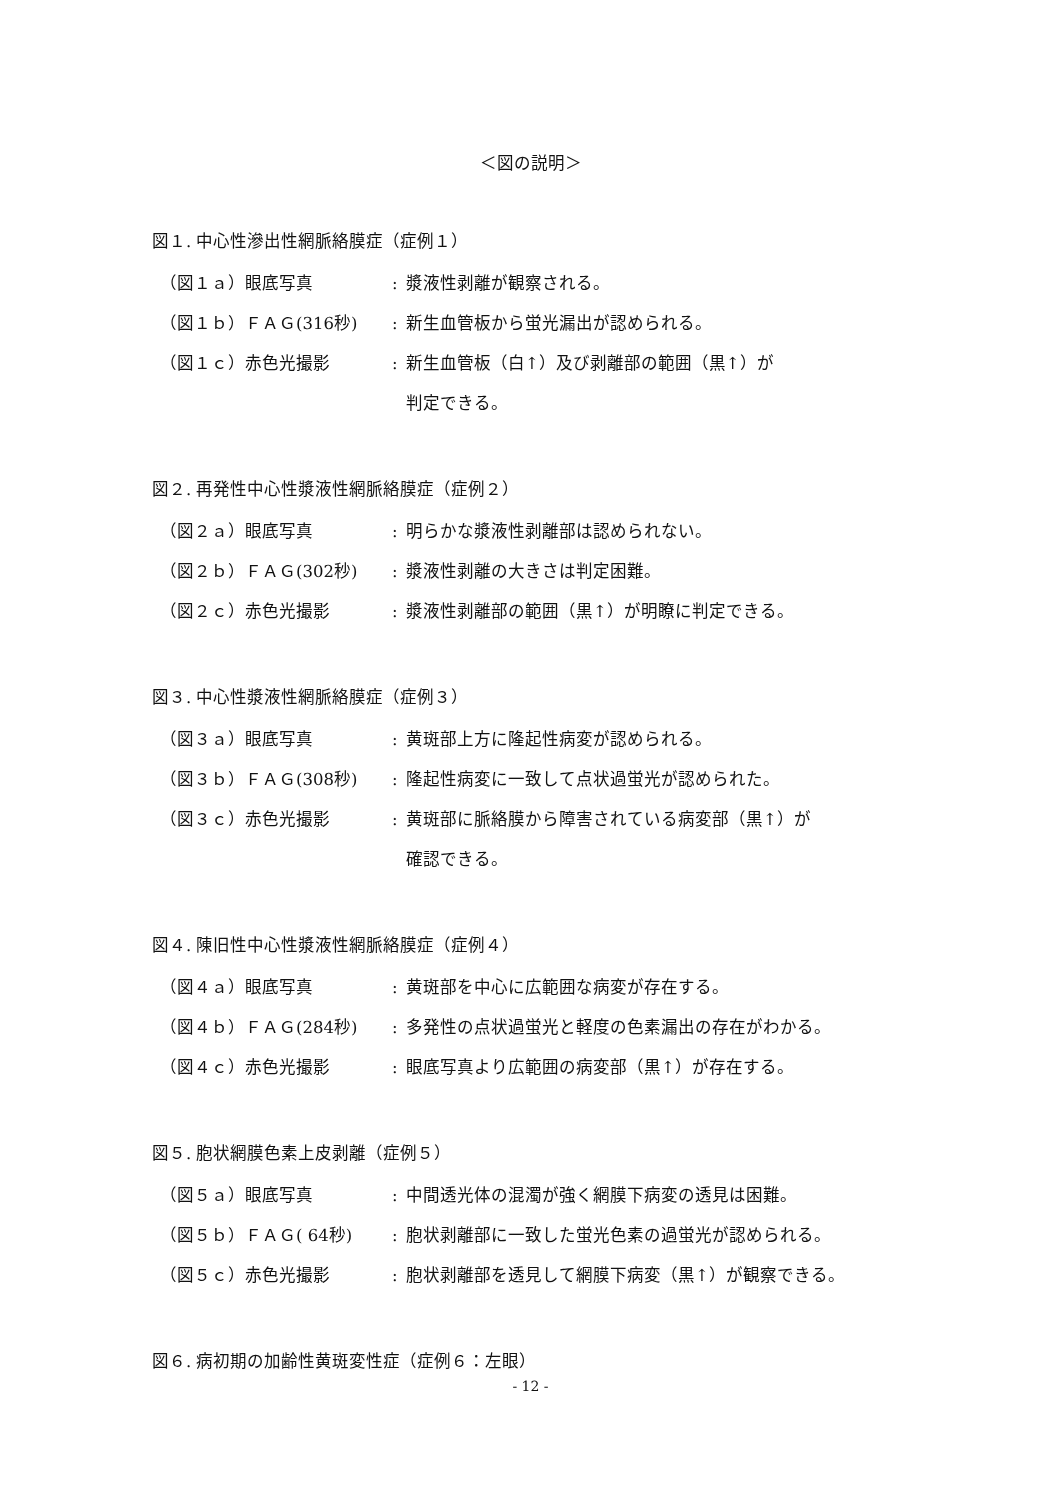＜図の説明＞
図１. 中心性滲出性網脈絡膜症（症例１）
（図１ａ）眼底写真 : 漿液性剥離が観察される。
（図１ｂ）ＦＡＧ(316秒) : 新生血管板から蛍光漏出が認められる。
（図１ｃ）赤色光撮影 : 新生血管板（白↑）及び剥離部の範囲（黒↑）が
判定できる。
図２. 再発性中心性漿液性網脈絡膜症（症例２）
（図２ａ）眼底写真 : 明らかな漿液性剥離部は認められない。
（図２ｂ）ＦＡＧ(302秒) : 漿液性剥離の大きさは判定困難。
（図２ｃ）赤色光撮影 : 漿液性剥離部の範囲（黒↑）が明瞭に判定できる。
図３. 中心性漿液性網脈絡膜症（症例３）
（図３ａ）眼底写真 : 黄斑部上方に隆起性病変が認められる。
（図３ｂ）ＦＡＧ(308秒) : 隆起性病変に一致して点状過蛍光が認められた。
（図３ｃ）赤色光撮影 : 黄斑部に脈絡膜から障害されている病変部（黒↑）が
確認できる。
図４. 陳旧性中心性漿液性網脈絡膜症（症例４）
（図４ａ）眼底写真 : 黄斑部を中心に広範囲な病変が存在する。
（図４ｂ）ＦＡＧ(284秒) : 多発性の点状過蛍光と軽度の色素漏出の存在がわかる。
（図４ｃ）赤色光撮影 : 眼底写真より広範囲の病変部（黒↑）が存在する。
図５. 胞状網膜色素上皮剥離（症例５）
（図５ａ）眼底写真 : 中間透光体の混濁が強く網膜下病変の透見は困難。
（図５ｂ）ＦＡＧ( 64秒) : 胞状剥離部に一致した蛍光色素の過蛍光が認められる。
（図５ｃ）赤色光撮影 : 胞状剥離部を透見して網膜下病変（黒↑）が観察できる。
図６. 病初期の加齢性黄斑変性症（症例６：左眼）
- 12 -